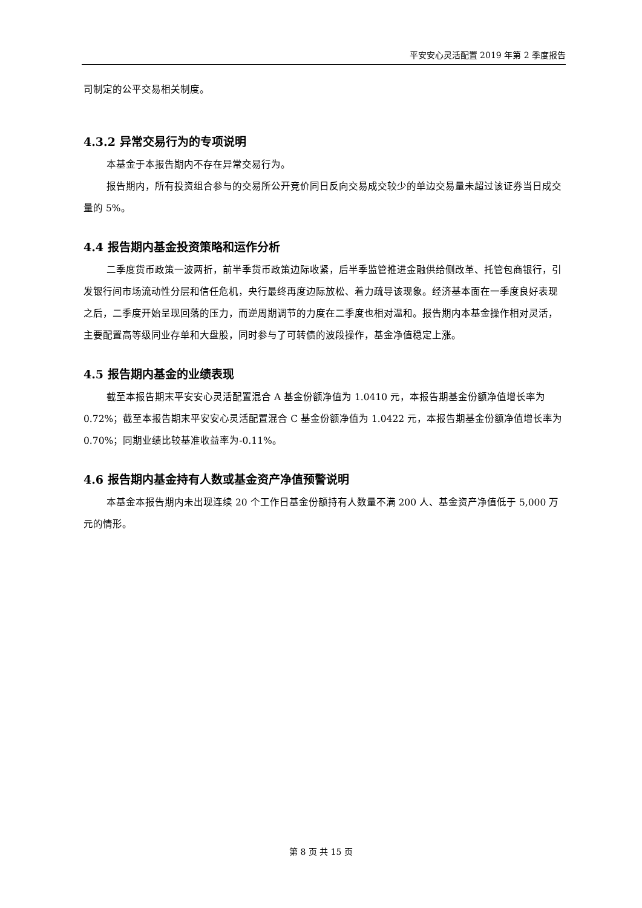平安安心灵活配置 2019 年第 2 季度报告
司制定的公平交易相关制度。
4.3.2 异常交易行为的专项说明
本基金于本报告期内不存在异常交易行为。
报告期内，所有投资组合参与的交易所公开竞价同日反向交易成交较少的单边交易量未超过该证券当日成交量的 5%。
4.4 报告期内基金投资策略和运作分析
二季度货币政策一波两折，前半季货币政策边际收紧，后半季监管推进金融供给侧改革、托管包商银行，引发银行间市场流动性分层和信任危机，央行最终再度边际放松、着力疏导该现象。经济基本面在一季度良好表现之后，二季度开始呈现回落的压力，而逆周期调节的力度在二季度也相对温和。报告期内本基金操作相对灵活，主要配置高等级同业存单和大盘股，同时参与了可转债的波段操作，基金净值稳定上涨。
4.5 报告期内基金的业绩表现
截至本报告期末平安安心灵活配置混合 A 基金份额净值为 1.0410 元，本报告期基金份额净值增长率为 0.72%；截至本报告期末平安安心灵活配置混合 C 基金份额净值为 1.0422 元，本报告期基金份额净值增长率为 0.70%；同期业绩比较基准收益率为-0.11%。
4.6 报告期内基金持有人数或基金资产净值预警说明
本基金本报告期内未出现连续 20 个工作日基金份额持有人数量不满 200 人、基金资产净值低于 5,000 万元的情形。
第 8 页 共 15 页